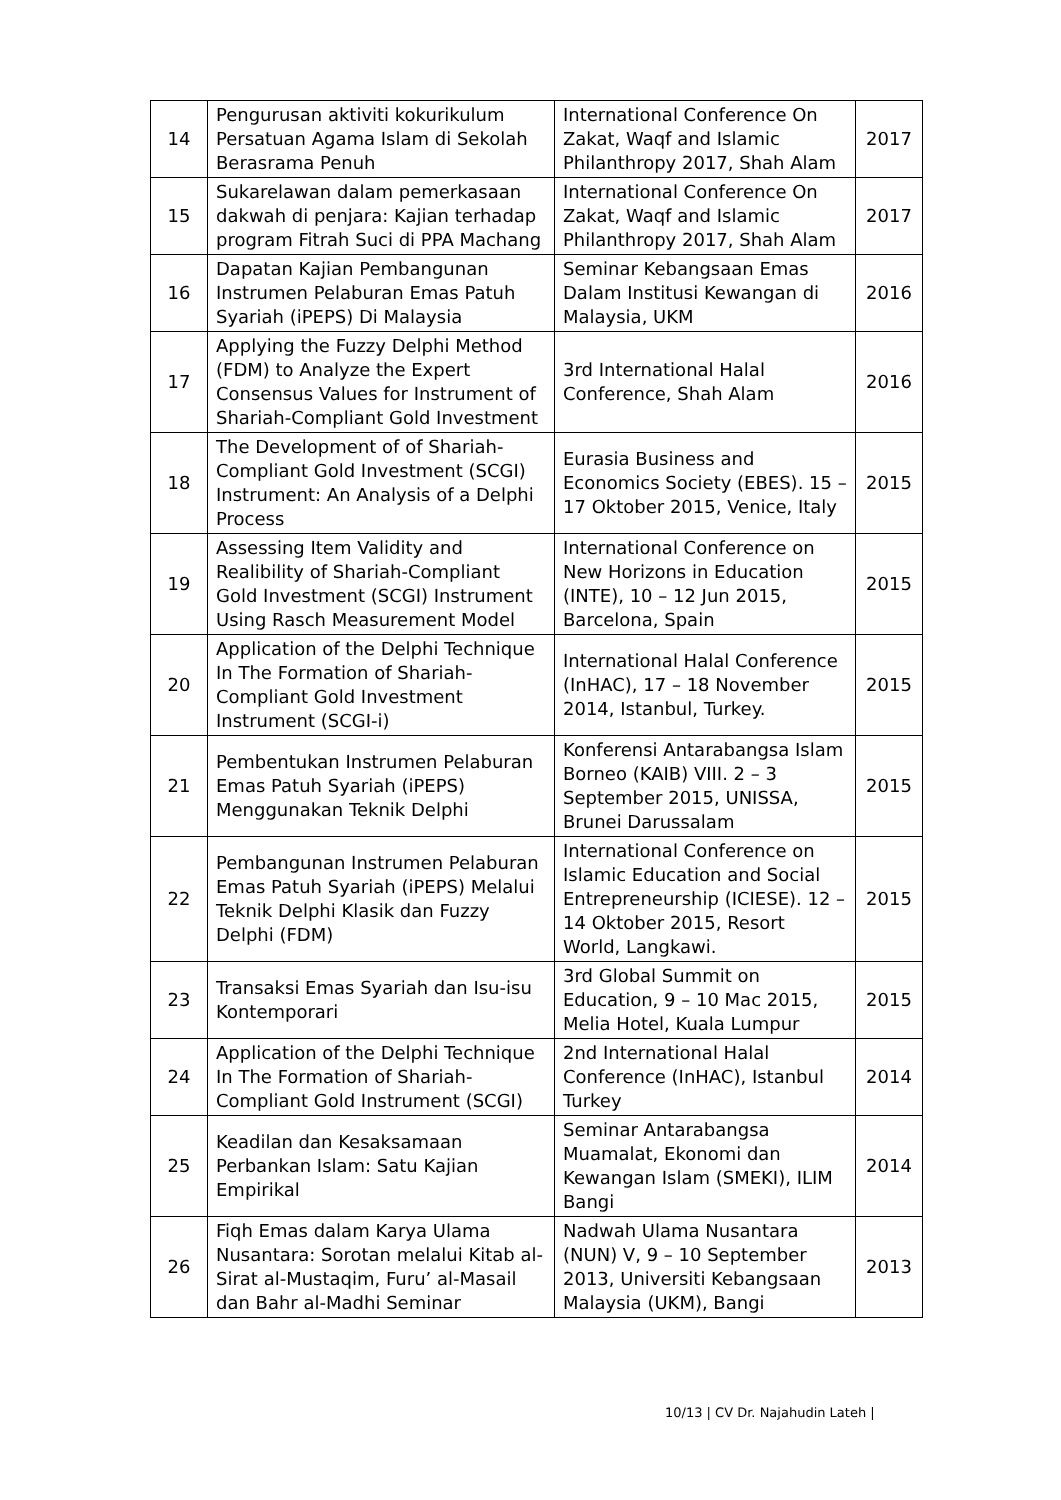| 14 | Pengurusan aktiviti kokurikulum Persatuan Agama Islam di Sekolah Berasrama Penuh | International Conference On Zakat, Waqf and Islamic Philanthropy 2017, Shah Alam | 2017 |
| 15 | Sukarelawan dalam pemerkasaan dakwah di penjara: Kajian terhadap program Fitrah Suci di PPA Machang | International Conference On Zakat, Waqf and Islamic Philanthropy 2017, Shah Alam | 2017 |
| 16 | Dapatan Kajian Pembangunan Instrumen Pelaburan Emas Patuh Syariah (iPEPS) Di Malaysia | Seminar Kebangsaan Emas Dalam Institusi Kewangan di Malaysia, UKM | 2016 |
| 17 | Applying the Fuzzy Delphi Method (FDM) to Analyze the Expert Consensus Values for Instrument of Shariah-Compliant Gold Investment | 3rd International Halal Conference, Shah Alam | 2016 |
| 18 | The Development of of Shariah-Compliant Gold Investment (SCGI) Instrument: An Analysis of a Delphi Process | Eurasia Business and Economics Society (EBES). 15 – 17 Oktober 2015, Venice, Italy | 2015 |
| 19 | Assessing Item Validity and Realibility of Shariah-Compliant Gold Investment (SCGI) Instrument Using Rasch Measurement Model | International Conference on New Horizons in Education (INTE), 10 – 12 Jun 2015, Barcelona, Spain | 2015 |
| 20 | Application of the Delphi Technique In The Formation of Shariah-Compliant Gold Investment Instrument (SCGI-i) | International Halal Conference (InHAC), 17 – 18 November 2014, Istanbul, Turkey. | 2015 |
| 21 | Pembentukan Instrumen Pelaburan Emas Patuh Syariah (iPEPS) Menggunakan Teknik Delphi | Konferensi Antarabangsa Islam Borneo (KAIB) VIII. 2 – 3 September 2015, UNISSA, Brunei Darussalam | 2015 |
| 22 | Pembangunan Instrumen Pelaburan Emas Patuh Syariah (iPEPS) Melalui Teknik Delphi Klasik dan Fuzzy Delphi (FDM) | International Conference on Islamic Education and Social Entrepreneurship (ICIESE). 12 – 14 Oktober 2015, Resort World, Langkawi. | 2015 |
| 23 | Transaksi Emas Syariah dan Isu-isu Kontemporari | 3rd Global Summit on Education, 9 – 10 Mac 2015, Melia Hotel, Kuala Lumpur | 2015 |
| 24 | Application of the Delphi Technique In The Formation of Shariah-Compliant Gold Instrument (SCGI) | 2nd International Halal Conference (InHAC), Istanbul Turkey | 2014 |
| 25 | Keadilan dan Kesaksamaan Perbankan Islam: Satu Kajian Empirikal | Seminar Antarabangsa Muamalat, Ekonomi dan Kewangan Islam (SMEKI), ILIM Bangi | 2014 |
| 26 | Fiqh Emas dalam Karya Ulama Nusantara: Sorotan melalui Kitab al-Sirat al-Mustaqim, Furu’ al-Masail dan Bahr al-Madhi Seminar | Nadwah Ulama Nusantara (NUN) V, 9 – 10 September 2013, Universiti Kebangsaan Malaysia (UKM), Bangi | 2013 |
10/13 | CV Dr. Najahudin Lateh |